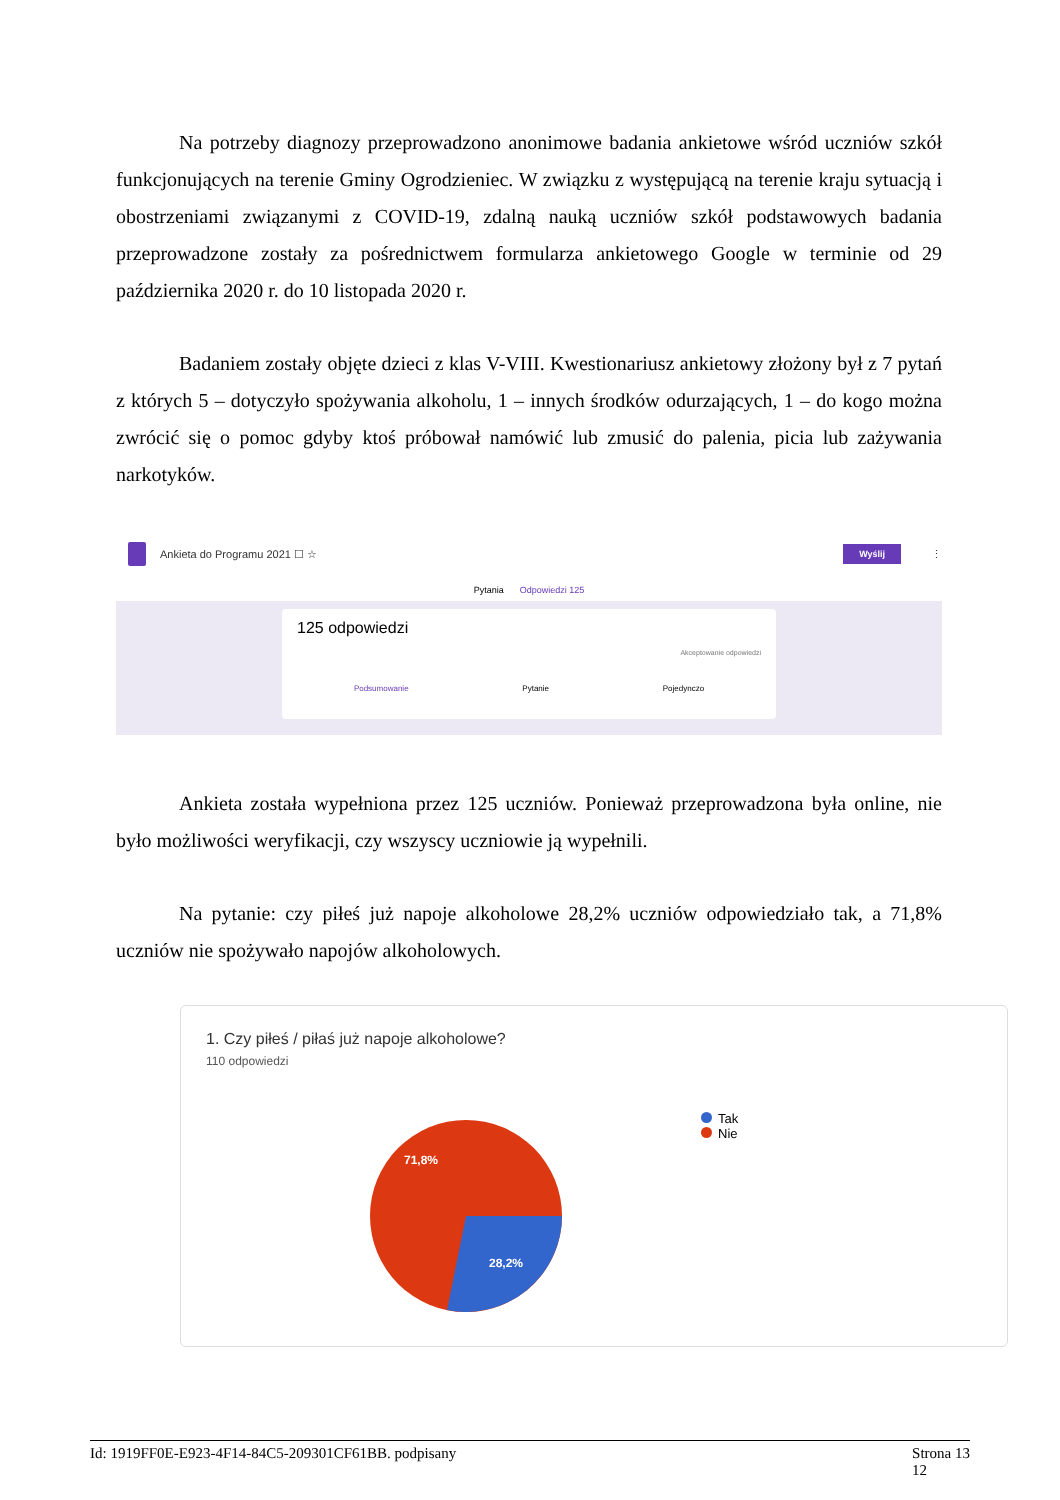Na potrzeby diagnozy przeprowadzono anonimowe badania ankietowe wśród uczniów szkół funkcjonujących na terenie Gminy Ogrodzieniec. W związku z występującą na terenie kraju sytuacją i obostrzeniami związanymi z COVID-19, zdalną nauką uczniów szkół podstawowych badania przeprowadzone zostały za pośrednictwem formularza ankietowego Google w terminie od 29 października 2020 r. do 10 listopada 2020 r.
Badaniem zostały objęte dzieci z klas V-VIII. Kwestionariusz ankietowy złożony był z 7 pytań z których 5 – dotyczyło spożywania alkoholu, 1 – innych środków odurzających, 1 – do kogo można zwrócić się o pomoc gdyby ktoś próbował namówić lub zmusić do palenia, picia lub zażywania narkotyków.
Ankieta do Programu 2021 ☐ ☆ Wyślij ⋮
Pytania Odpowiedzi 125
125 odpowiedzi
Akceptowanie odpowiedzi
Podsumowanie Pytanie Pojedynczo
Ankieta została wypełniona przez 125 uczniów. Ponieważ przeprowadzona była online, nie było możliwości weryfikacji, czy wszyscy uczniowie ją wypełnili.
Na pytanie: czy piłeś już napoje alkoholowe 28,2% uczniów odpowiedziało tak, a 71,8% uczniów nie spożywało napojów alkoholowych.
1. Czy piłeś / piłaś już napoje alkoholowe?
110 odpowiedzi
71,8%
28,2%
Tak
Nie
Id: 1919FF0E-E923-4F14-84C5-209301CF61BB. podpisany Strona 13
12